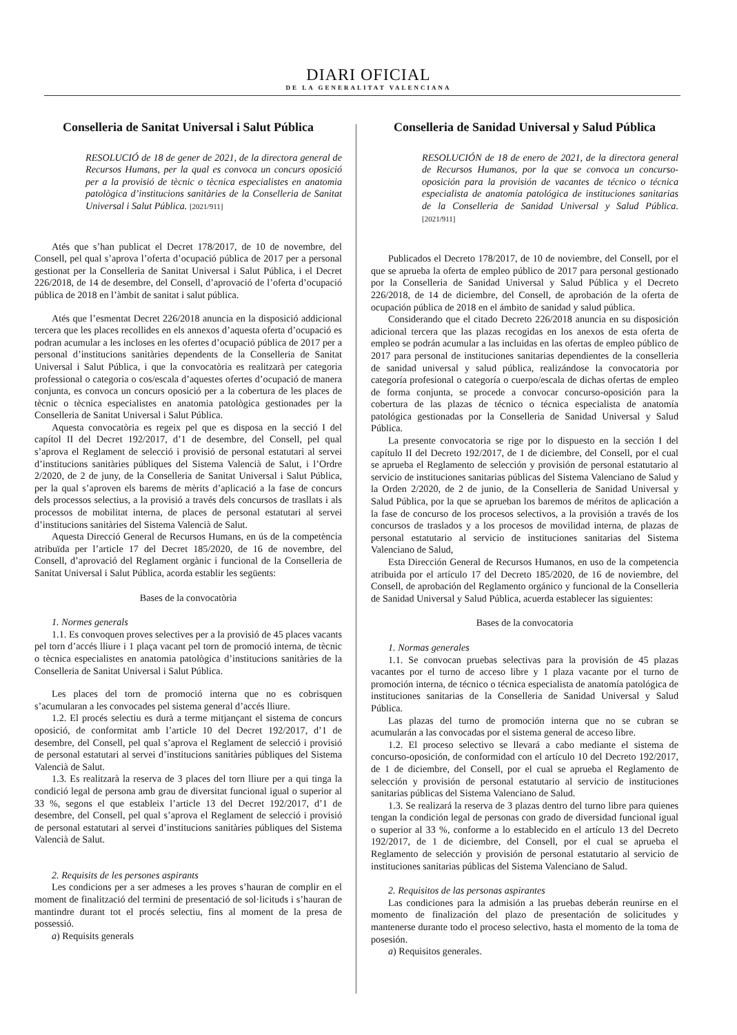DIARI OFICIAL
DE LA GENERALITAT VALENCIANA
Conselleria de Sanitat Universal i Salut Pública
RESOLUCIÓ de 18 de gener de 2021, de la directora general de Recursos Humans, per la qual es convoca un concurs oposició per a la provisió de tècnic o tècnica especialistes en anatomia patològica d’institucions sanitàries de la Conselleria de Sanitat Universal i Salut Pública. [2021/911]
Atés que s’han publicat el Decret 178/2017, de 10 de novembre, del Consell, pel qual s’aprova l’oferta d’ocupació pública de 2017 per a personal gestionat per la Conselleria de Sanitat Universal i Salut Pública, i el Decret 226/2018, de 14 de desembre, del Consell, d’aprovació de l’oferta d’ocupació pública de 2018 en l’àmbit de sanitat i salut pública.
Atés que l’esmentat Decret 226/2018 anuncia en la disposició addicional tercera que les places recollides en els annexos d’aquesta oferta d’ocupació es podran acumular a les incloses en les ofertes d’ocupació pública de 2017 per a personal d’institucions sanitàries dependents de la Conselleria de Sanitat Universal i Salut Pública, i que la convocatòria es realitzarà per categoria professional o categoria o cos/escala d’aquestes ofertes d’ocupació de manera conjunta, es convoca un concurs oposició per a la cobertura de les places de tècnic o tècnica especialistes en anatomia patològica gestionades per la Conselleria de Sanitat Universal i Salut Pública.
Aquesta convocatòria es regeix pel que es disposa en la secció I del capítol II del Decret 192/2017, d’1 de desembre, del Consell, pel qual s’aprova el Reglament de selecció i provisió de personal estatutari al servei d’institucions sanitàries públiques del Sistema Valencià de Salut, i l’Ordre 2/2020, de 2 de juny, de la Conselleria de Sanitat Universal i Salut Pública, per la qual s’aproven els barems de mèrits d’aplicació a la fase de concurs dels processos selectius, a la provisió a través dels concursos de trasllats i als processos de mobilitat interna, de places de personal estatutari al servei d’institucions sanitàries del Sistema Valencià de Salut.
Aquesta Direcció General de Recursos Humans, en ús de la competència atribuïda per l’article 17 del Decret 185/2020, de 16 de novembre, del Consell, d’aprovació del Reglament orgànic i funcional de la Conselleria de Sanitat Universal i Salut Pública, acorda establir les següents:
Bases de la convocatòria
1. Normes generals
1.1. Es convoquen proves selectives per a la provisió de 45 places vacants pel torn d’accés lliure i 1 plaça vacant pel torn de promoció interna, de tècnic o tècnica especialistes en anatomia patològica d’institucions sanitàries de la Conselleria de Sanitat Universal i Salut Pública.
Les places del torn de promoció interna que no es cobrisquen s’acumularan a les convocades pel sistema general d’accés lliure.
1.2. El procés selectiu es durà a terme mitjançant el sistema de concurs oposició, de conformitat amb l’article 10 del Decret 192/2017, d’1 de desembre, del Consell, pel qual s’aprova el Reglament de selecció i provisió de personal estatutari al servei d’institucions sanitàries públiques del Sistema Valencià de Salut.
1.3. Es realitzarà la reserva de 3 places del torn lliure per a qui tinga la condició legal de persona amb grau de diversitat funcional igual o superior al 33 %, segons el que estableix l’article 13 del Decret 192/2017, d’1 de desembre, del Consell, pel qual s’aprova el Reglament de selecció i provisió de personal estatutari al servei d’institucions sanitàries públiques del Sistema Valencià de Salut.
2. Requisits de les persones aspirants
Les condicions per a ser admeses a les proves s’hauran de complir en el moment de finalització del termini de presentació de sol·licituds i s’hauran de mantindre durant tot el procés selectiu, fins al moment de la presa de possessió.
a) Requisits generals
Conselleria de Sanidad Universal y Salud Pública
RESOLUCIÓN de 18 de enero de 2021, de la directora general de Recursos Humanos, por la que se convoca un concurso-oposición para la provisión de vacantes de técnico o técnica especialista de anatomía patológica de instituciones sanitarias de la Conselleria de Sanidad Universal y Salud Pública. [2021/911]
Publicados el Decreto 178/2017, de 10 de noviembre, del Consell, por el que se aprueba la oferta de empleo público de 2017 para personal gestionado por la Conselleria de Sanidad Universal y Salud Pública y el Decreto 226/2018, de 14 de diciembre, del Consell, de aprobación de la oferta de ocupación pública de 2018 en el ámbito de sanidad y salud pública.
Considerando que el citado Decreto 226/2018 anuncia en su disposición adicional tercera que las plazas recogidas en los anexos de esta oferta de empleo se podrán acumular a las incluidas en las ofertas de empleo público de 2017 para personal de instituciones sanitarias dependientes de la conselleria de sanidad universal y salud pública, realizándose la convocatoria por categoría profesional o categoría o cuerpo/escala de dichas ofertas de empleo de forma conjunta, se procede a convocar concurso-oposición para la cobertura de las plazas de técnico o técnica especialista de anatomía patológica gestionadas por la Conselleria de Sanidad Universal y Salud Pública.
La presente convocatoria se rige por lo dispuesto en la sección I del capítulo II del Decreto 192/2017, de 1 de diciembre, del Consell, por el cual se aprueba el Reglamento de selección y provisión de personal estatutario al servicio de instituciones sanitarias públicas del Sistema Valenciano de Salud y la Orden 2/2020, de 2 de junio, de la Conselleria de Sanidad Universal y Salud Pública, por la que se aprueban los baremos de méritos de aplicación a la fase de concurso de los procesos selectivos, a la provisión a través de los concursos de traslados y a los procesos de movilidad interna, de plazas de personal estatutario al servicio de instituciones sanitarias del Sistema Valenciano de Salud,
Esta Dirección General de Recursos Humanos, en uso de la competencia atribuida por el artículo 17 del Decreto 185/2020, de 16 de noviembre, del Consell, de aprobación del Reglamento orgánico y funcional de la Conselleria de Sanidad Universal y Salud Pública, acuerda establecer las siguientes:
Bases de la convocatoria
1. Normas generales
1.1. Se convocan pruebas selectivas para la provisión de 45 plazas vacantes por el turno de acceso libre y 1 plaza vacante por el turno de promoción interna, de técnico o técnica especialista de anatomía patológica de instituciones sanitarias de la Conselleria de Sanidad Universal y Salud Pública.
Las plazas del turno de promoción interna que no se cubran se acumularán a las convocadas por el sistema general de acceso libre.
1.2. El proceso selectivo se llevará a cabo mediante el sistema de concurso-oposición, de conformidad con el artículo 10 del Decreto 192/2017, de 1 de diciembre, del Consell, por el cual se aprueba el Reglamento de selección y provisión de personal estatutario al servicio de instituciones sanitarias públicas del Sistema Valenciano de Salud.
1.3. Se realizará la reserva de 3 plazas dentro del turno libre para quienes tengan la condición legal de personas con grado de diversidad funcional igual o superior al 33 %, conforme a lo establecido en el artículo 13 del Decreto 192/2017, de 1 de diciembre, del Consell, por el cual se aprueba el Reglamento de selección y provisión de personal estatutario al servicio de instituciones sanitarias públicas del Sistema Valenciano de Salud.
2. Requisitos de las personas aspirantes
Las condiciones para la admisión a las pruebas deberán reunirse en el momento de finalización del plazo de presentación de solicitudes y mantenerse durante todo el proceso selectivo, hasta el momento de la toma de posesión.
a) Requisitos generales.